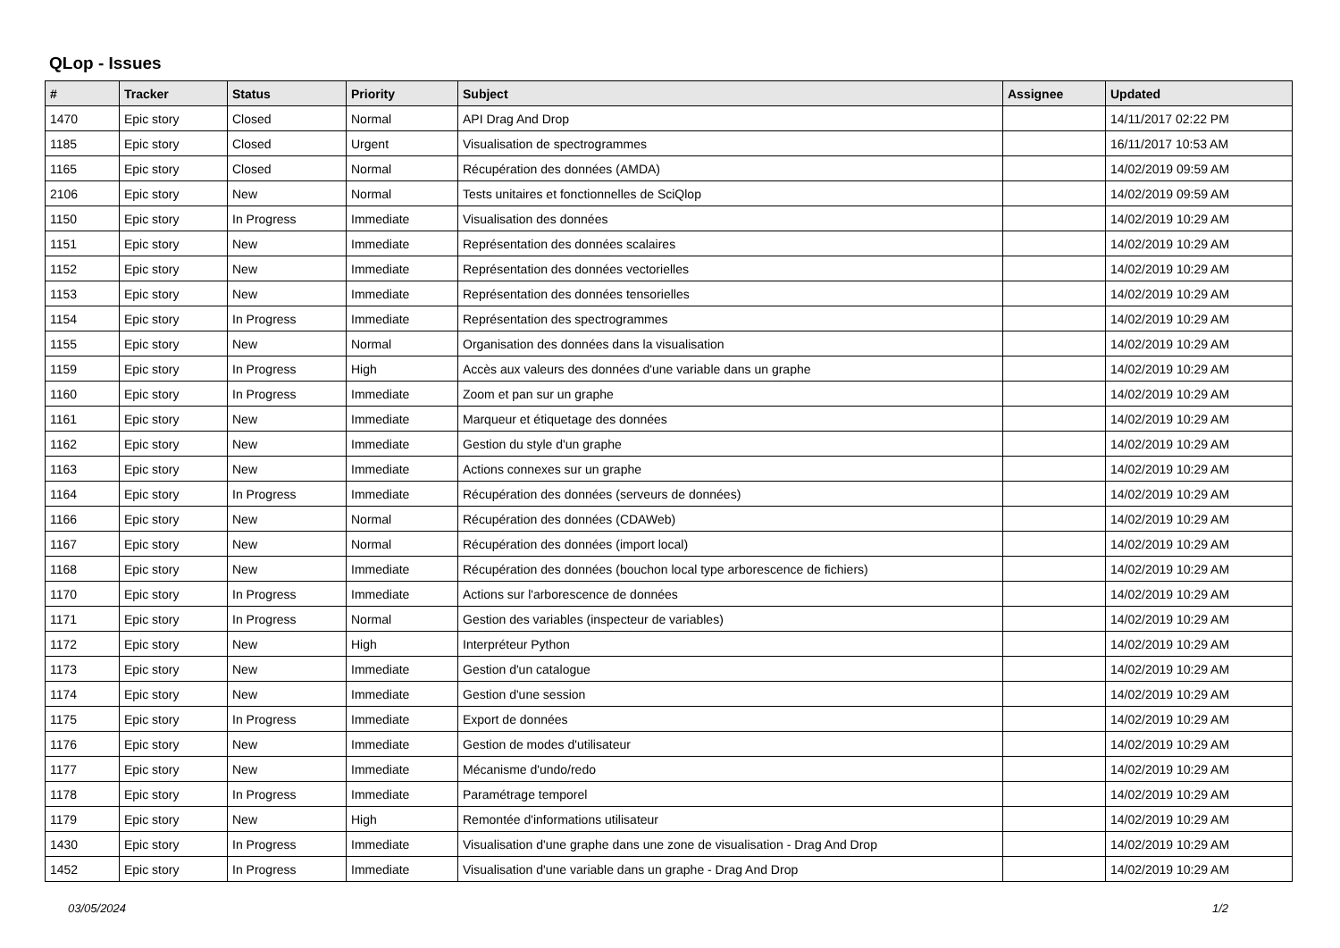QLop - Issues
| # | Tracker | Status | Priority | Subject | Assignee | Updated |
| --- | --- | --- | --- | --- | --- | --- |
| 1470 | Epic story | Closed | Normal | API Drag And Drop | | 14/11/2017 02:22 PM |
| 1185 | Epic story | Closed | Urgent | Visualisation de spectrogrammes | | 16/11/2017 10:53 AM |
| 1165 | Epic story | Closed | Normal | Récupération des données (AMDA) | | 14/02/2019 09:59 AM |
| 2106 | Epic story | New | Normal | Tests unitaires et fonctionnelles de SciQlop | | 14/02/2019 09:59 AM |
| 1150 | Epic story | In Progress | Immediate | Visualisation des données | | 14/02/2019 10:29 AM |
| 1151 | Epic story | New | Immediate | Représentation des données scalaires | | 14/02/2019 10:29 AM |
| 1152 | Epic story | New | Immediate | Représentation des données vectorielles | | 14/02/2019 10:29 AM |
| 1153 | Epic story | New | Immediate | Représentation des données tensorielles | | 14/02/2019 10:29 AM |
| 1154 | Epic story | In Progress | Immediate | Représentation des spectrogrammes | | 14/02/2019 10:29 AM |
| 1155 | Epic story | New | Normal | Organisation des données dans la visualisation | | 14/02/2019 10:29 AM |
| 1159 | Epic story | In Progress | High | Accès aux valeurs des données d'une variable dans un graphe | | 14/02/2019 10:29 AM |
| 1160 | Epic story | In Progress | Immediate | Zoom et pan sur un graphe | | 14/02/2019 10:29 AM |
| 1161 | Epic story | New | Immediate | Marqueur et étiquetage des données | | 14/02/2019 10:29 AM |
| 1162 | Epic story | New | Immediate | Gestion du style d'un graphe | | 14/02/2019 10:29 AM |
| 1163 | Epic story | New | Immediate | Actions connexes sur un graphe | | 14/02/2019 10:29 AM |
| 1164 | Epic story | In Progress | Immediate | Récupération des données (serveurs de données) | | 14/02/2019 10:29 AM |
| 1166 | Epic story | New | Normal | Récupération des données (CDAWeb) | | 14/02/2019 10:29 AM |
| 1167 | Epic story | New | Normal | Récupération des données (import local) | | 14/02/2019 10:29 AM |
| 1168 | Epic story | New | Immediate | Récupération des données (bouchon local type arborescence de fichiers) | | 14/02/2019 10:29 AM |
| 1170 | Epic story | In Progress | Immediate | Actions sur l'arborescence de données | | 14/02/2019 10:29 AM |
| 1171 | Epic story | In Progress | Normal | Gestion des variables (inspecteur de variables) | | 14/02/2019 10:29 AM |
| 1172 | Epic story | New | High | Interpréteur Python | | 14/02/2019 10:29 AM |
| 1173 | Epic story | New | Immediate | Gestion d'un catalogue | | 14/02/2019 10:29 AM |
| 1174 | Epic story | New | Immediate | Gestion d'une session | | 14/02/2019 10:29 AM |
| 1175 | Epic story | In Progress | Immediate | Export de données | | 14/02/2019 10:29 AM |
| 1176 | Epic story | New | Immediate | Gestion de modes d'utilisateur | | 14/02/2019 10:29 AM |
| 1177 | Epic story | New | Immediate | Mécanisme d'undo/redo | | 14/02/2019 10:29 AM |
| 1178 | Epic story | In Progress | Immediate | Paramétrage temporel | | 14/02/2019 10:29 AM |
| 1179 | Epic story | New | High | Remontée d'informations utilisateur | | 14/02/2019 10:29 AM |
| 1430 | Epic story | In Progress | Immediate | Visualisation d'une graphe dans une zone de visualisation - Drag And Drop | | 14/02/2019 10:29 AM |
| 1452 | Epic story | In Progress | Immediate | Visualisation d'une variable dans un graphe - Drag And Drop | | 14/02/2019 10:29 AM |
03/05/2024 1/2